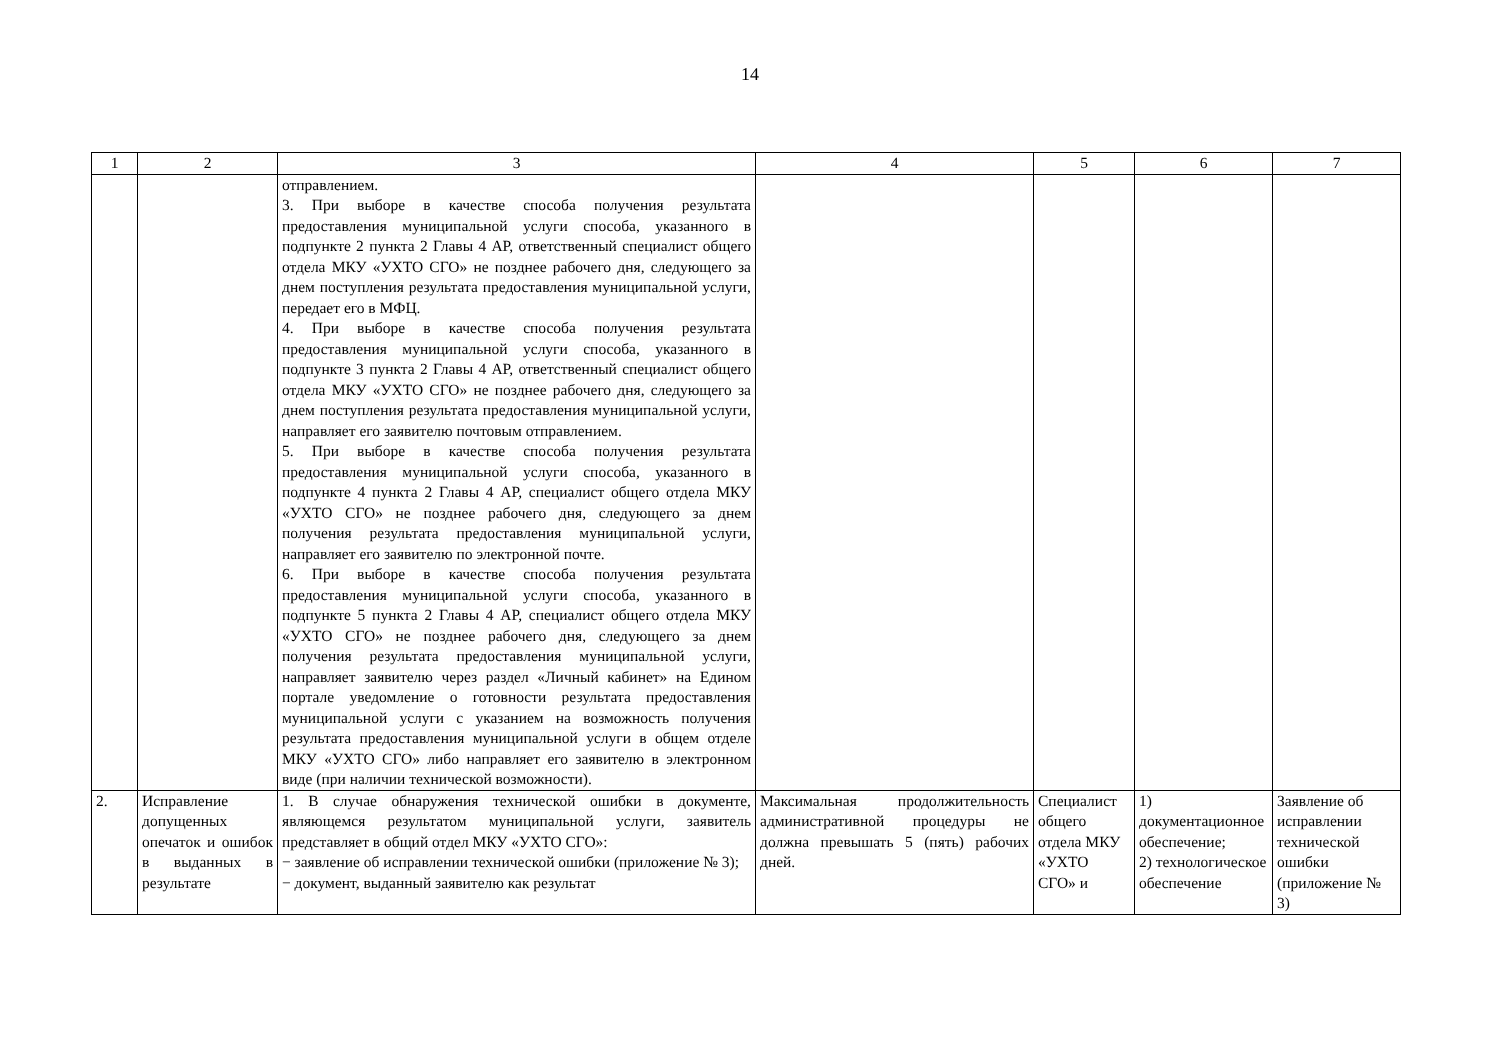14
| 1 | 2 | 3 | 4 | 5 | 6 | 7 |
| --- | --- | --- | --- | --- | --- | --- |
| | | отправлением. 3. При выборе в качестве способа получения результата предоставления муниципальной услуги способа, указанного в подпункте 2 пункта 2 Главы 4 АР, ответственный специалист общего отдела МКУ «УХТО СГО» не позднее рабочего дня, следующего за днем поступления результата предоставления муниципальной услуги, передает его в МФЦ. 4. При выборе в качестве способа получения результата предоставления муниципальной услуги способа, указанного в подпункте 3 пункта 2 Главы 4 АР, ответственный специалист общего отдела МКУ «УХТО СГО» не позднее рабочего дня, следующего за днем поступления результата предоставления муниципальной услуги, направляет его заявителю почтовым отправлением. 5. При выборе в качестве способа получения результата предоставления муниципальной услуги способа, указанного в подпункте 4 пункта 2 Главы 4 АР, специалист общего отдела МКУ «УХТО СГО» не позднее рабочего дня, следующего за днем получения результата предоставления муниципальной услуги, направляет его заявителю по электронной почте. 6. При выборе в качестве способа получения результата предоставления муниципальной услуги способа, указанного в подпункте 5 пункта 2 Главы 4 АР, специалист общего отдела МКУ «УХТО СГО» не позднее рабочего дня, следующего за днем получения результата предоставления муниципальной услуги, направляет заявителю через раздел «Личный кабинет» на Едином портале уведомление о готовности результата предоставления муниципальной услуги с указанием на возможность получения результата предоставления муниципальной услуги в общем отделе МКУ «УХТО СГО» либо направляет его заявителю в электронном виде (при наличии технической возможности). | | | | |
| 2. | Исправление допущенных опечаток и ошибок в выданных в результате | 1. В случае обнаружения технической ошибки в документе, являющемся результатом муниципальной услуги, заявитель представляет в общий отдел МКУ «УХТО СГО»: − заявление об исправлении технической ошибки (приложение № 3); − документ, выданный заявителю как результат | Максимальная продолжительность административной процедуры не должна превышать 5 (пять) рабочих дней. | Специалист общего отдела МКУ «УХТО СГО» и | 1) документационное обеспечение; 2) технологическое обеспечение | Заявление об исправлении технической ошибки (приложение № 3) |